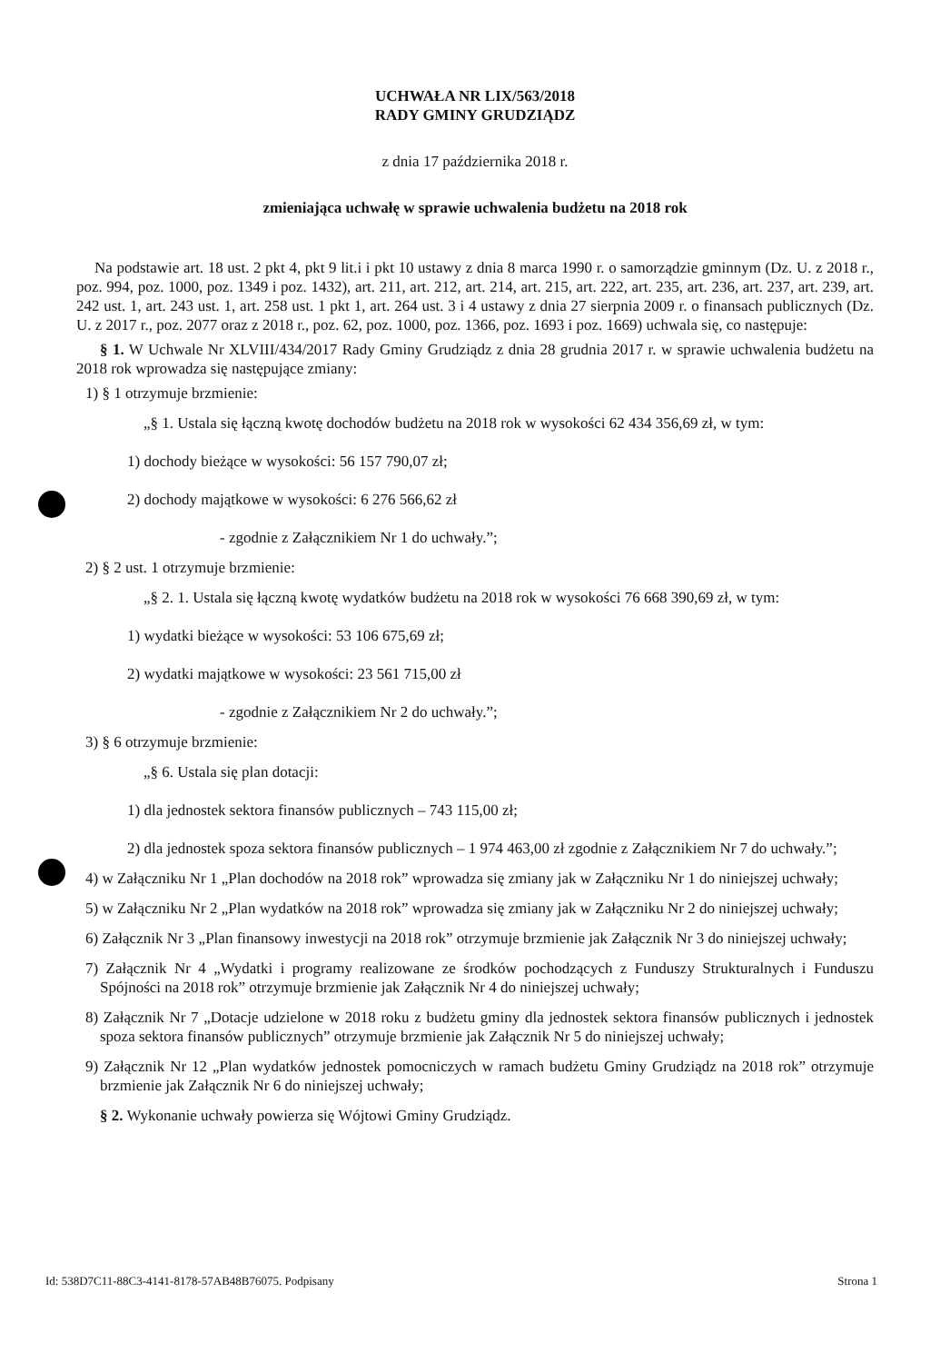UCHWAŁA NR LIX/563/2018
RADY GMINY GRUDZIĄDZ
z dnia 17 października 2018 r.
zmieniająca uchwałę w sprawie uchwalenia budżetu na 2018 rok
Na podstawie art. 18 ust. 2 pkt 4, pkt 9 lit.i i pkt 10 ustawy z dnia 8 marca 1990 r. o samorządzie gminnym (Dz. U. z 2018 r., poz. 994, poz. 1000, poz. 1349 i poz. 1432), art. 211, art. 212, art. 214, art. 215, art. 222, art. 235, art. 236, art. 237, art. 239, art. 242 ust. 1, art. 243 ust. 1, art. 258 ust. 1 pkt 1, art. 264 ust. 3 i 4 ustawy z dnia 27 sierpnia 2009 r. o finansach publicznych (Dz. U. z 2017 r., poz. 2077 oraz z 2018 r., poz. 62, poz. 1000, poz. 1366, poz. 1693 i poz. 1669) uchwala się, co następuje:
§ 1. W Uchwale Nr XLVIII/434/2017 Rady Gminy Grudziądz z dnia 28 grudnia 2017 r. w sprawie uchwalenia budżetu na 2018 rok wprowadza się następujące zmiany:
1) § 1 otrzymuje brzmienie:
„§ 1. Ustala się łączną kwotę dochodów budżetu na 2018 rok w wysokości 62 434 356,69 zł, w tym:
1) dochody bieżące w wysokości: 56 157 790,07 zł;
2) dochody majątkowe w wysokości: 6 276 566,62 zł
- zgodnie z Załącznikiem Nr 1 do uchwały.”;
2) § 2 ust. 1 otrzymuje brzmienie:
„§ 2. 1. Ustala się łączną kwotę wydatków budżetu na 2018 rok w wysokości 76 668 390,69 zł, w tym:
1) wydatki bieżące w wysokości: 53 106 675,69 zł;
2) wydatki majątkowe w wysokości: 23 561 715,00 zł
- zgodnie z Załącznikiem Nr 2 do uchwały.”;
3) § 6 otrzymuje brzmienie:
„§ 6. Ustala się plan dotacji:
1) dla jednostek sektora finansów publicznych – 743 115,00 zł;
2) dla jednostek spoza sektora finansów publicznych – 1 974 463,00 zł zgodnie z Załącznikiem Nr 7 do uchwały.”;
4) w Załączniku Nr 1 „Plan dochodów na 2018 rok” wprowadza się zmiany jak w Załączniku Nr 1 do niniejszej uchwały;
5) w Załączniku Nr 2 „Plan wydatków na 2018 rok” wprowadza się zmiany jak w Załączniku Nr 2 do niniejszej uchwały;
6) Załącznik Nr 3 „Plan finansowy inwestycji na 2018 rok” otrzymuje brzmienie jak Załącznik Nr 3 do niniejszej uchwały;
7) Załącznik Nr 4 „Wydatki i programy realizowane ze środków pochodzących z Funduszy Strukturalnych i Funduszu Spójności na 2018 rok” otrzymuje brzmienie jak Załącznik Nr 4 do niniejszej uchwały;
8) Załącznik Nr 7 „Dotacje udzielone w 2018 roku z budżetu gminy dla jednostek sektora finansów publicznych i jednostek spoza sektora finansów publicznych” otrzymuje brzmienie jak Załącznik Nr 5 do niniejszej uchwały;
9) Załącznik Nr 12 „Plan wydatków jednostek pomocniczych w ramach budżetu Gminy Grudziądz na 2018 rok” otrzymuje brzmienie jak Załącznik Nr 6 do niniejszej uchwały;
§ 2. Wykonanie uchwały powierza się Wójtowi Gminy Grudziądz.
Id: 538D7C11-88C3-4141-8178-57AB48B76075. Podpisany Strona 1